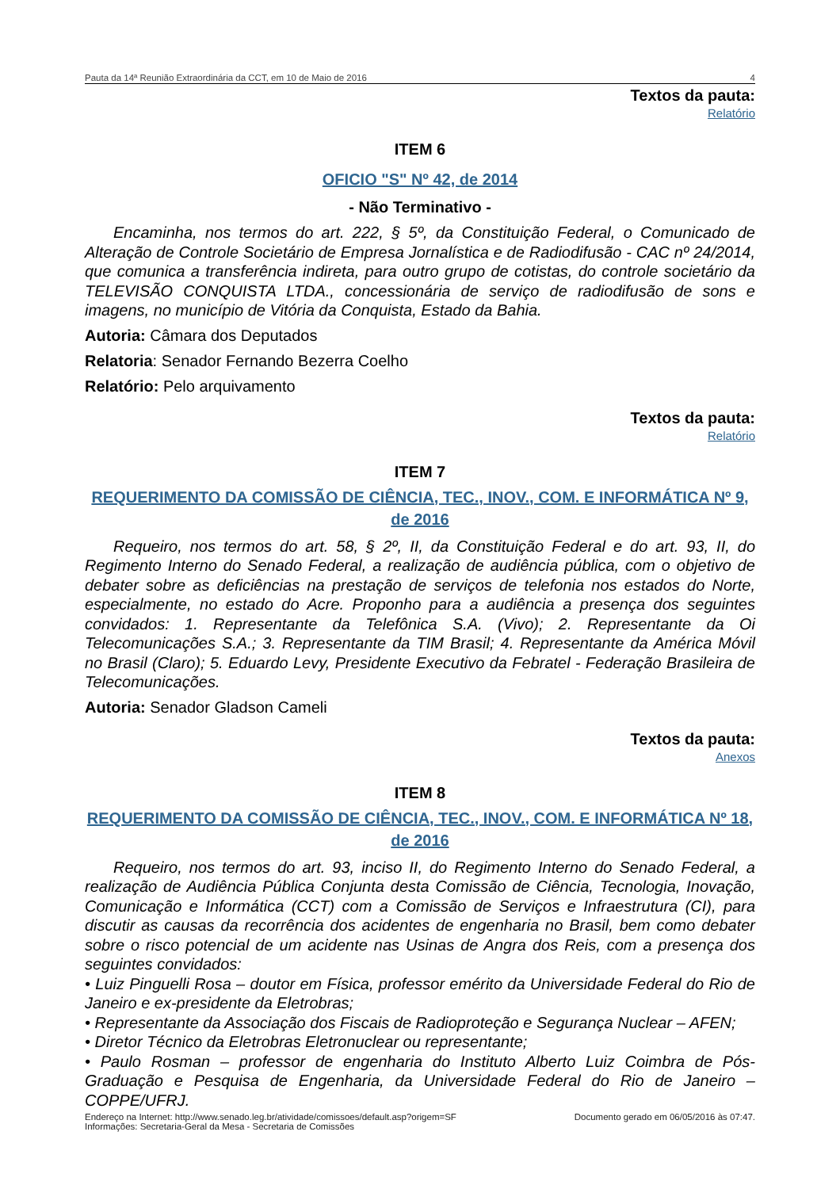Pauta da 14ª Reunião Extraordinária da CCT, em 10 de Maio de 2016 4
Textos da pauta:
Relatório
ITEM 6
OFICIO "S" Nº 42, de 2014
- Não Terminativo -
Encaminha, nos termos do art. 222, § 5º, da Constituição Federal, o Comunicado de Alteração de Controle Societário de Empresa Jornalística e de Radiodifusão - CAC nº 24/2014, que comunica a transferência indireta, para outro grupo de cotistas, do controle societário da TELEVISÃO CONQUISTA LTDA., concessionária de serviço de radiodifusão de sons e imagens, no município de Vitória da Conquista, Estado da Bahia.
Autoria: Câmara dos Deputados
Relatoria: Senador Fernando Bezerra Coelho
Relatório: Pelo arquivamento
Textos da pauta:
Relatório
ITEM 7
REQUERIMENTO DA COMISSÃO DE CIÊNCIA, TEC., INOV., COM. E INFORMÁTICA Nº 9, de 2016
Requeiro, nos termos do art. 58, § 2º, II, da Constituição Federal e do art. 93, II, do Regimento Interno do Senado Federal, a realização de audiência pública, com o objetivo de debater sobre as deficiências na prestação de serviços de telefonia nos estados do Norte, especialmente, no estado do Acre. Proponho para a audiência a presença dos seguintes convidados: 1. Representante da Telefônica S.A. (Vivo); 2. Representante da Oi Telecomunicações S.A.; 3. Representante da TIM Brasil; 4. Representante da América Móvil no Brasil (Claro); 5. Eduardo Levy, Presidente Executivo da Febratel - Federação Brasileira de Telecomunicações.
Autoria: Senador Gladson Cameli
Textos da pauta:
Anexos
ITEM 8
REQUERIMENTO DA COMISSÃO DE CIÊNCIA, TEC., INOV., COM. E INFORMÁTICA Nº 18, de 2016
Requeiro, nos termos do art. 93, inciso II, do Regimento Interno do Senado Federal, a realização de Audiência Pública Conjunta desta Comissão de Ciência, Tecnologia, Inovação, Comunicação e Informática (CCT) com a Comissão de Serviços e Infraestrutura (CI), para discutir as causas da recorrência dos acidentes de engenharia no Brasil, bem como debater sobre o risco potencial de um acidente nas Usinas de Angra dos Reis, com a presença dos seguintes convidados:
• Luiz Pinguelli Rosa – doutor em Física, professor emérito da Universidade Federal do Rio de Janeiro e ex-presidente da Eletrobras;
• Representante da Associação dos Fiscais de Radioproteção e Segurança Nuclear – AFEN;
• Diretor Técnico da Eletrobras Eletronuclear ou representante;
• Paulo Rosman – professor de engenharia do Instituto Alberto Luiz Coimbra de Pós-Graduação e Pesquisa de Engenharia, da Universidade Federal do Rio de Janeiro – COPPE/UFRJ.
Endereço na Internet: http://www.senado.leg.br/atividade/comissoes/default.asp?origem=SF
Informações: Secretaria-Geral da Mesa - Secretaria de Comissões
Documento gerado em 06/05/2016 às 07:47.